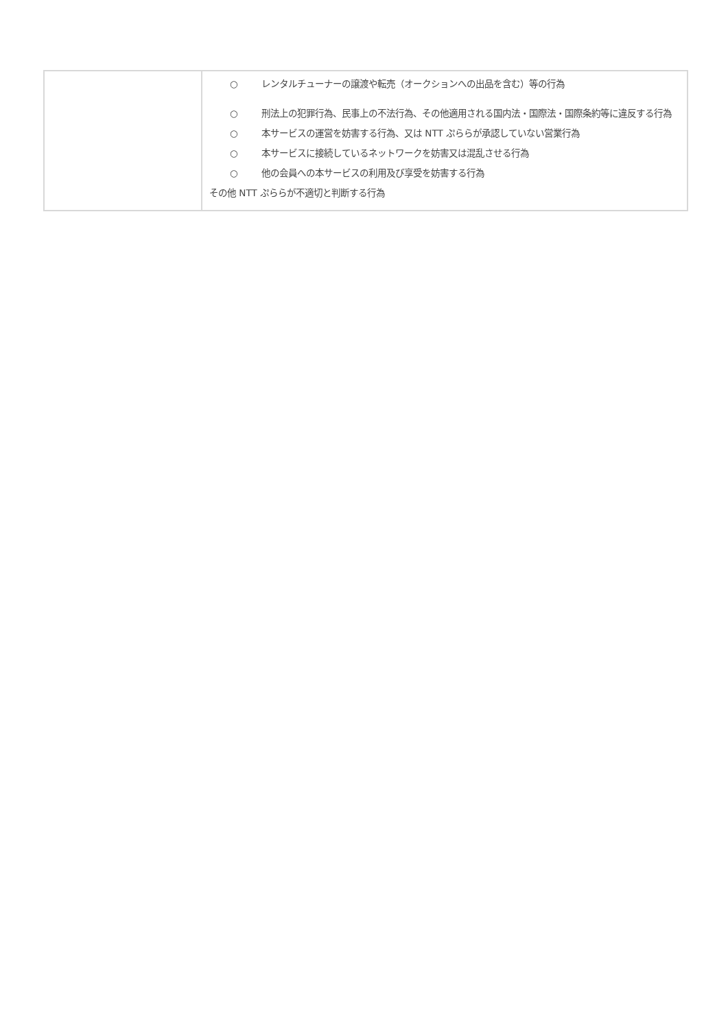| | ○ レンタルチューナーの譲渡や転売（オークションへの出品を含む）等の行為 ○ 刑法上の犯罪行為、民事上の不法行為、その他適用される国内法・国際法・国際条約等に違反する行為 ○ 本サービスの運営を妨害する行為、又は NTT ぷららが承認していない営業行為 ○ 本サービスに接続しているネットワークを妨害又は混乱させる行為 ○ 他の会員への本サービスの利用及び享受を妨害する行為 その他 NTT ぷららが不適切と判断する行為 |